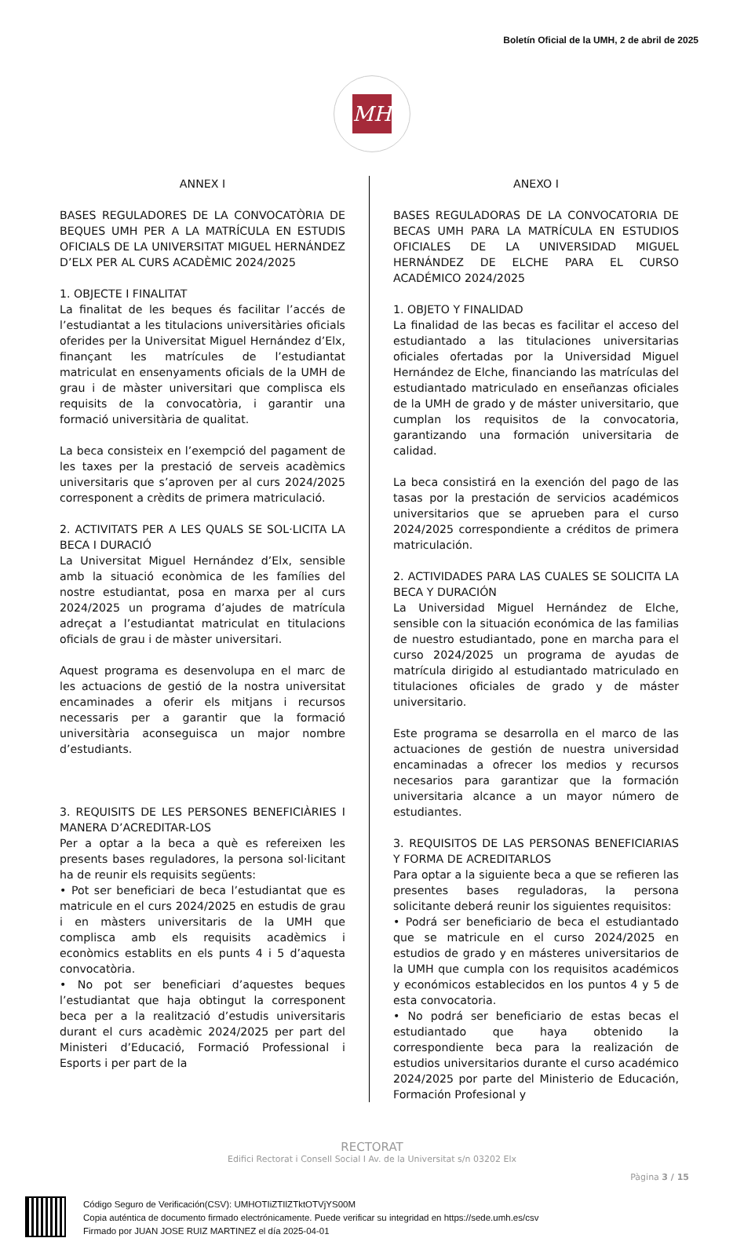Boletín Oficial de la UMH, 2 de abril de 2025
MH
ANNEX I
BASES REGULADORES DE LA CONVOCATÒRIA DE BEQUES UMH PER A LA MATRÍCULA EN ESTUDIS OFICIALS DE LA UNIVERSITAT MIGUEL HERNÁNDEZ D’ELX PER AL CURS ACADÈMIC 2024/2025
1. OBJECTE I FINALITAT
La finalitat de les beques és facilitar l’accés de l’estudiantat a les titulacions universitàries oficials oferides per la Universitat Miguel Hernández d’Elx, finançant les matrícules de l’estudiantat matriculat en ensenyaments oficials de la UMH de grau i de màster universitari que complisca els requisits de la convocatòria, i garantir una formació universitària de qualitat.
La beca consisteix en l’exempció del pagament de les taxes per la prestació de serveis acadèmics universitaris que s’aproven per al curs 2024/2025 corresponent a crèdits de primera matriculació.
2. ACTIVITATS PER A LES QUALS SE SOL·LICITA LA BECA I DURACIÓ
La Universitat Miguel Hernández d’Elx, sensible amb la situació econòmica de les famílies del nostre estudiantat, posa en marxa per al curs 2024/2025 un programa d’ajudes de matrícula adreçat a l’estudiantat matriculat en titulacions oficials de grau i de màster universitari.
Aquest programa es desenvolupa en el marc de les actuacions de gestió de la nostra universitat encaminades a oferir els mitjans i recursos necessaris per a garantir que la formació universitària aconseguisca un major nombre d’estudiants.
3. REQUISITS DE LES PERSONES BENEFICIÀRIES I MANERA D’ACREDITAR-LOS
Per a optar a la beca a què es refereixen les presents bases reguladores, la persona sol·licitant ha de reunir els requisits següents:
• Pot ser beneficiari de beca l’estudiantat que es matricule en el curs 2024/2025 en estudis de grau i en màsters universitaris de la UMH que complisca amb els requisits acadèmics i econòmics establits en els punts 4 i 5 d’aquesta convocatòria.
• No pot ser beneficiari d’aquestes beques l’estudiantat que haja obtingut la corresponent beca per a la realització d’estudis universitaris durant el curs acadèmic 2024/2025 per part del Ministeri d’Educació, Formació Professional i Esports i per part de la
ANEXO I
BASES REGULADORAS DE LA CONVOCATORIA DE BECAS UMH PARA LA MATRÍCULA EN ESTUDIOS OFICIALES DE LA UNIVERSIDAD MIGUEL HERNÁNDEZ DE ELCHE PARA EL CURSO ACADÉMICO 2024/2025
1. OBJETO Y FINALIDAD
La finalidad de las becas es facilitar el acceso del estudiantado a las titulaciones universitarias oficiales ofertadas por la Universidad Miguel Hernández de Elche, financiando las matrículas del estudiantado matriculado en enseñanzas oficiales de la UMH de grado y de máster universitario, que cumplan los requisitos de la convocatoria, garantizando una formación universitaria de calidad.
La beca consistirá en la exención del pago de las tasas por la prestación de servicios académicos universitarios que se aprueben para el curso 2024/2025 correspondiente a créditos de primera matriculación.
2. ACTIVIDADES PARA LAS CUALES SE SOLICITA LA BECA Y DURACIÓN
La Universidad Miguel Hernández de Elche, sensible con la situación económica de las familias de nuestro estudiantado, pone en marcha para el curso 2024/2025 un programa de ayudas de matrícula dirigido al estudiantado matriculado en titulaciones oficiales de grado y de máster universitario.
Este programa se desarrolla en el marco de las actuaciones de gestión de nuestra universidad encaminadas a ofrecer los medios y recursos necesarios para garantizar que la formación universitaria alcance a un mayor número de estudiantes.
3. REQUISITOS DE LAS PERSONAS BENEFICIARIAS Y FORMA DE ACREDITARLOS
Para optar a la siguiente beca a que se refieren las presentes bases reguladoras, la persona solicitante deberá reunir los siguientes requisitos:
• Podrá ser beneficiario de beca el estudiantado que se matricule en el curso 2024/2025 en estudios de grado y en másteres universitarios de la UMH que cumpla con los requisitos académicos y económicos establecidos en los puntos 4 y 5 de esta convocatoria.
• No podrá ser beneficiario de estas becas el estudiantado que haya obtenido la correspondiente beca para la realización de estudios universitarios durante el curso académico 2024/2025 por parte del Ministerio de Educación, Formación Profesional y
RECTORAT
Edifici Rectorat i Consell Social I Av. de la Universitat s/n 03202 Elx
Pàgina 3 / 15
Código Seguro de Verificación(CSV): UMHOTIiZTIlZTktOTVjYS00M
Copia auténtica de documento firmado electrónicamente. Puede verificar su integridad en https://sede.umh.es/csv
Firmado por JUAN JOSE RUIZ MARTINEZ el día 2025-04-01